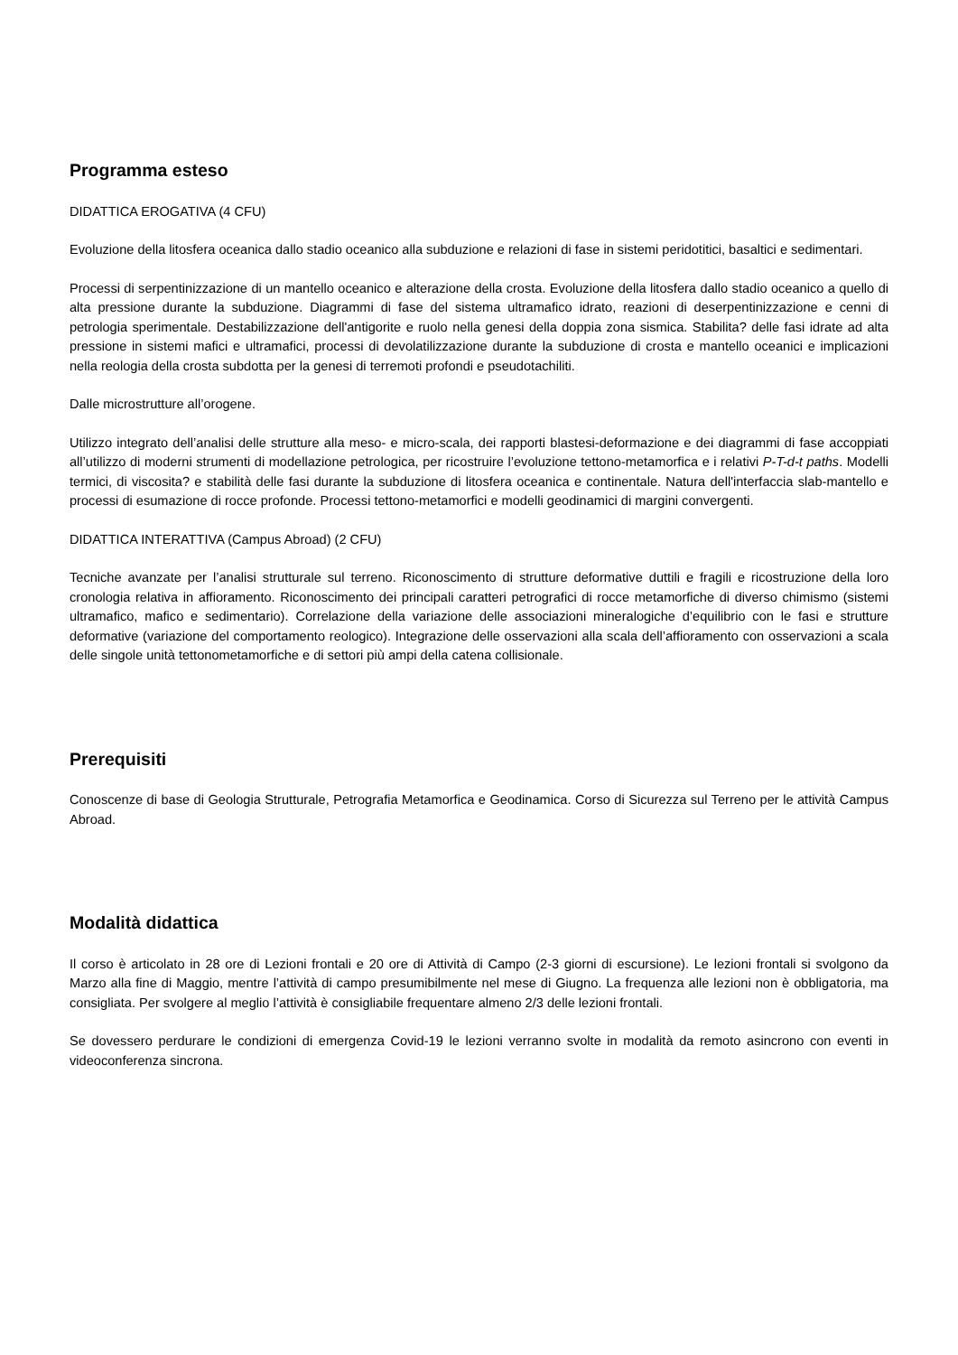Programma esteso
DIDATTICA EROGATIVA (4 CFU)
Evoluzione della litosfera oceanica dallo stadio oceanico alla subduzione e relazioni di fase in sistemi peridotitici, basaltici e sedimentari.
Processi di serpentinizzazione di un mantello oceanico e alterazione della crosta. Evoluzione della litosfera dallo stadio oceanico a quello di alta pressione durante la subduzione. Diagrammi di fase del sistema ultramafico idrato, reazioni di deserpentinizzazione e cenni di petrologia sperimentale. Destabilizzazione dell'antigorite e ruolo nella genesi della doppia zona sismica. Stabilita? delle fasi idrate ad alta pressione in sistemi mafici e ultramafici, processi di devolatilizzazione durante la subduzione di crosta e mantello oceanici e implicazioni nella reologia della crosta subdotta per la genesi di terremoti profondi e pseudotachiliti.
Dalle microstrutture all’orogene.
Utilizzo integrato dell’analisi delle strutture alla meso- e micro-scala, dei rapporti blastesi-deformazione e dei diagrammi di fase accoppiati all’utilizzo di moderni strumenti di modellazione petrologica, per ricostruire l’evoluzione tettono-metamorfica e i relativi P-T-d-t paths. Modelli termici, di viscosita? e stabilità delle fasi durante la subduzione di litosfera oceanica e continentale. Natura dell'interfaccia slab-mantello e processi di esumazione di rocce profonde. Processi tettono-metamorfici e modelli geodinamici di margini convergenti.
DIDATTICA INTERATTIVA (Campus Abroad) (2 CFU)
Tecniche avanzate per l’analisi strutturale sul terreno. Riconoscimento di strutture deformative duttili e fragili e ricostruzione della loro cronologia relativa in affioramento. Riconoscimento dei principali caratteri petrografici di rocce metamorfiche di diverso chimismo (sistemi ultramafico, mafico e sedimentario). Correlazione della variazione delle associazioni mineralogiche d’equilibrio con le fasi e strutture deformative (variazione del comportamento reologico). Integrazione delle osservazioni alla scala dell’affioramento con osservazioni a scala delle singole unità tettonometamorfiche e di settori più ampi della catena collisionale.
Prerequisiti
Conoscenze di base di Geologia Strutturale, Petrografia Metamorfica e Geodinamica. Corso di Sicurezza sul Terreno per le attività Campus Abroad.
Modalità didattica
Il corso è articolato in 28 ore di Lezioni frontali e 20 ore di Attività di Campo (2-3 giorni di escursione). Le lezioni frontali si svolgono da Marzo alla fine di Maggio, mentre l’attività di campo presumibilmente nel mese di Giugno. La frequenza alle lezioni non è obbligatoria, ma consigliata. Per svolgere al meglio l’attività è consigliabile frequentare almeno 2/3 delle lezioni frontali.
Se dovessero perdurare le condizioni di emergenza Covid-19 le lezioni verranno svolte in modalità da remoto asincrono con eventi in videoconferenza sincrona.